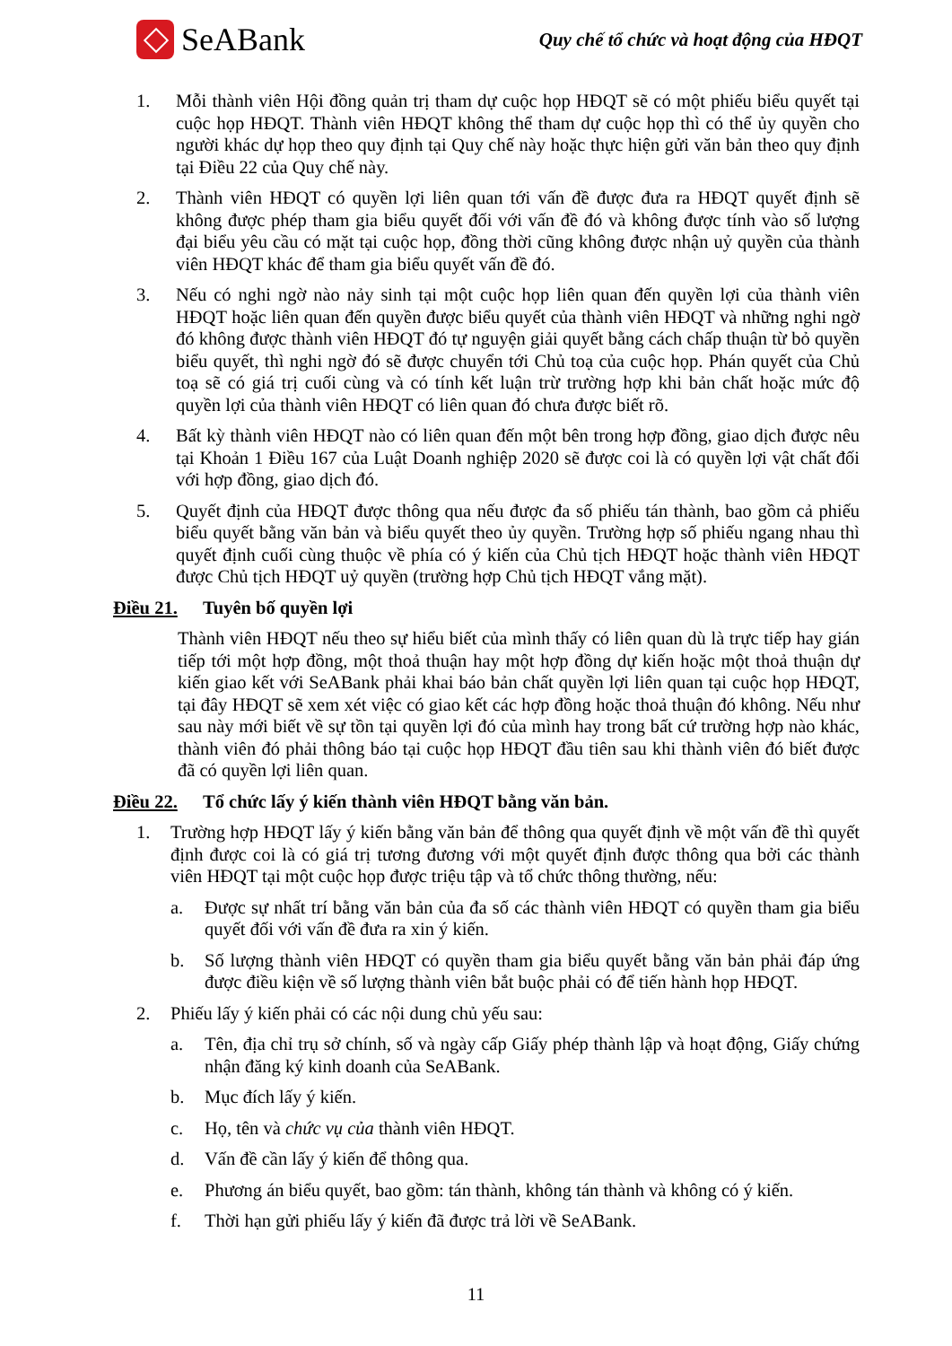SeABank
Quy chế tổ chức và hoạt động của HĐQT
1. Mỗi thành viên Hội đồng quản trị tham dự cuộc họp HĐQT sẽ có một phiếu biểu quyết tại cuộc họp HĐQT. Thành viên HĐQT không thể tham dự cuộc họp thì có thể ủy quyền cho người khác dự họp theo quy định tại Quy chế này hoặc thực hiện gửi văn bản theo quy định tại Điều 22 của Quy chế này.
2. Thành viên HĐQT có quyền lợi liên quan tới vấn đề được đưa ra HĐQT quyết định sẽ không được phép tham gia biểu quyết đối với vấn đề đó và không được tính vào số lượng đại biểu yêu cầu có mặt tại cuộc họp, đồng thời cũng không được nhận uỷ quyền của thành viên HĐQT khác để tham gia biểu quyết vấn đề đó.
3. Nếu có nghi ngờ nào nảy sinh tại một cuộc họp liên quan đến quyền lợi của thành viên HĐQT hoặc liên quan đến quyền được biểu quyết của thành viên HĐQT và những nghi ngờ đó không được thành viên HĐQT đó tự nguyện giải quyết bằng cách chấp thuận từ bỏ quyền biểu quyết, thì nghi ngờ đó sẽ được chuyển tới Chủ toạ của cuộc họp. Phán quyết của Chủ toạ sẽ có giá trị cuối cùng và có tính kết luận trừ trường hợp khi bản chất hoặc mức độ quyền lợi của thành viên HĐQT có liên quan đó chưa được biết rõ.
4. Bất kỳ thành viên HĐQT nào có liên quan đến một bên trong hợp đồng, giao dịch được nêu tại Khoản 1 Điều 167 của Luật Doanh nghiệp 2020 sẽ được coi là có quyền lợi vật chất đối với hợp đồng, giao dịch đó.
5. Quyết định của HĐQT được thông qua nếu được đa số phiếu tán thành, bao gồm cả phiếu biểu quyết bằng văn bản và biểu quyết theo ủy quyền. Trường hợp số phiếu ngang nhau thì quyết định cuối cùng thuộc về phía có ý kiến của Chủ tịch HĐQT hoặc thành viên HĐQT được Chủ tịch HĐQT uỷ quyền (trường hợp Chủ tịch HĐQT vắng mặt).
Điều 21. Tuyên bố quyền lợi
Thành viên HĐQT nếu theo sự hiểu biết của mình thấy có liên quan dù là trực tiếp hay gián tiếp tới một hợp đồng, một thoả thuận hay một hợp đồng dự kiến hoặc một thoả thuận dự kiến giao kết với SeABank phải khai báo bản chất quyền lợi liên quan tại cuộc họp HĐQT, tại đây HĐQT sẽ xem xét việc có giao kết các hợp đồng hoặc thoả thuận đó không. Nếu như sau này mới biết về sự tồn tại quyền lợi đó của mình hay trong bất cứ trường hợp nào khác, thành viên đó phải thông báo tại cuộc họp HĐQT đầu tiên sau khi thành viên đó biết được đã có quyền lợi liên quan.
Điều 22. Tổ chức lấy ý kiến thành viên HĐQT bằng văn bản.
1. Trường hợp HĐQT lấy ý kiến bằng văn bản để thông qua quyết định về một vấn đề thì quyết định được coi là có giá trị tương đương với một quyết định được thông qua bởi các thành viên HĐQT tại một cuộc họp được triệu tập và tổ chức thông thường, nếu:
a. Được sự nhất trí bằng văn bản của đa số các thành viên HĐQT có quyền tham gia biểu quyết đối với vấn đề đưa ra xin ý kiến.
b. Số lượng thành viên HĐQT có quyền tham gia biểu quyết bằng văn bản phải đáp ứng được điều kiện về số lượng thành viên bắt buộc phải có để tiến hành họp HĐQT.
2. Phiếu lấy ý kiến phải có các nội dung chủ yếu sau:
a. Tên, địa chỉ trụ sở chính, số và ngày cấp Giấy phép thành lập và hoạt động, Giấy chứng nhận đăng ký kinh doanh của SeABank.
b. Mục đích lấy ý kiến.
c. Họ, tên và chức vụ của thành viên HĐQT.
d. Vấn đề cần lấy ý kiến để thông qua.
e. Phương án biểu quyết, bao gồm: tán thành, không tán thành và không có ý kiến.
f. Thời hạn gửi phiếu lấy ý kiến đã được trả lời về SeABank.
11